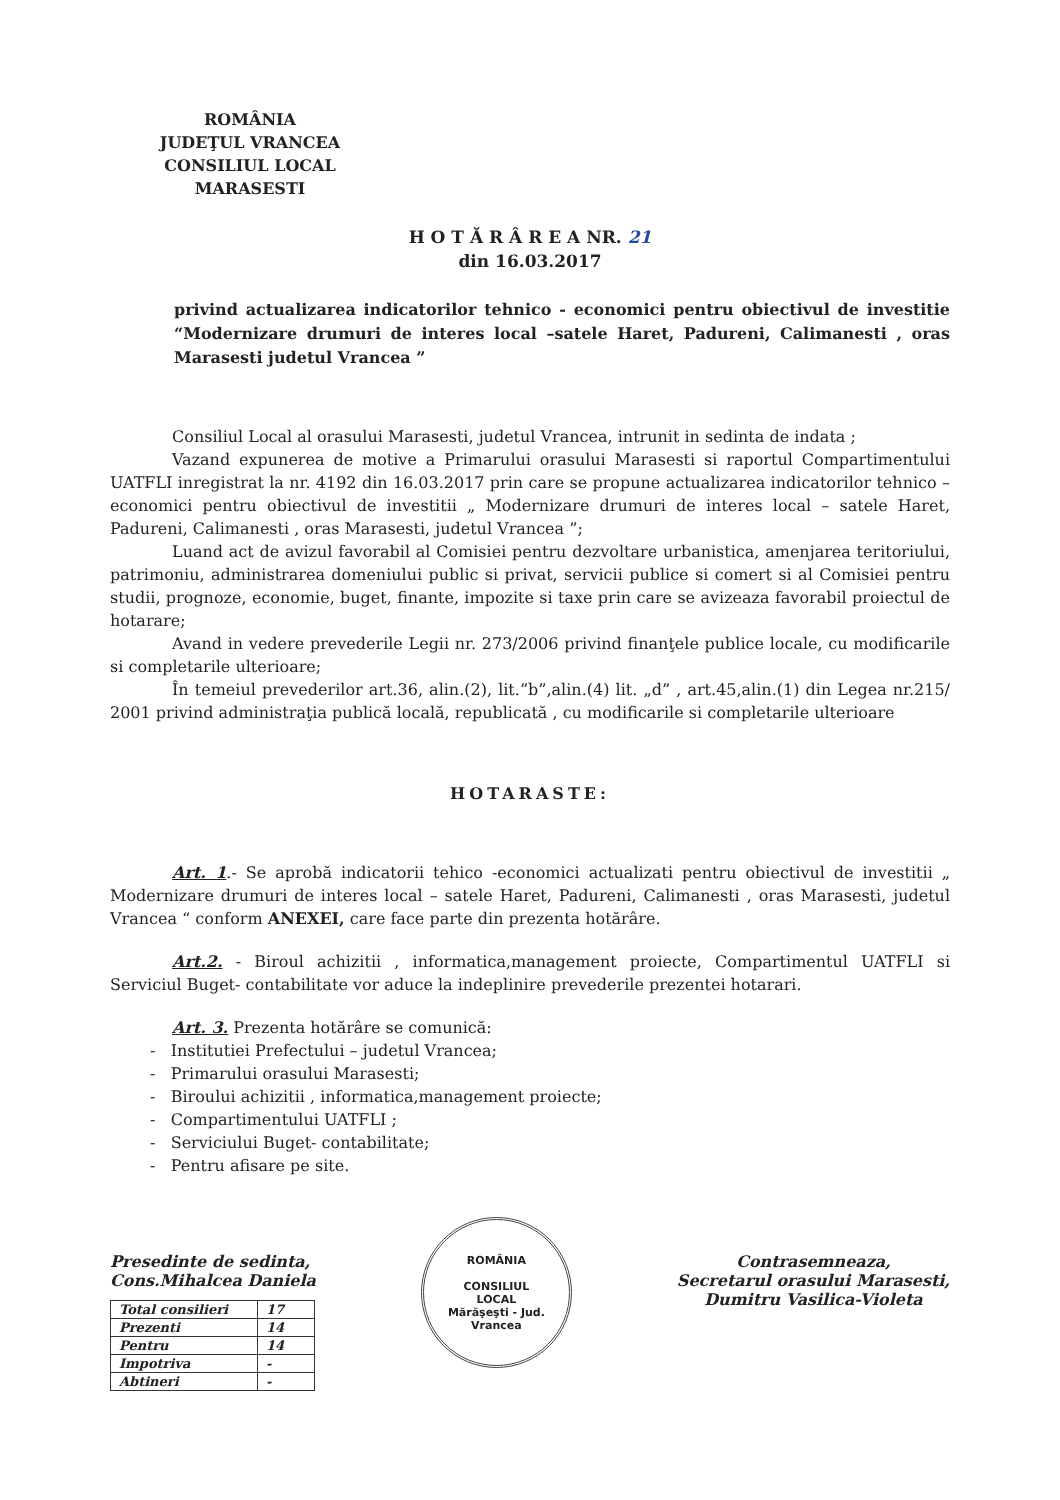ROMÂNIA
JUDEŢUL VRANCEA
CONSILIUL LOCAL MARASESTI
H O T Ă R Â R E A NR. 21
din 16.03.2017
privind actualizarea indicatorilor tehnico - economici pentru obiectivul de investitie “Modernizare drumuri de interes local –satele Haret, Padureni, Calimanesti , oras Marasesti judetul Vrancea ”
Consiliul Local al orasului Marasesti, judetul Vrancea, intrunit in sedinta de indata ;
Vazand expunerea de motive a Primarului orasului Marasesti si raportul Compartimentului UATFLI inregistrat la nr. 4192 din 16.03.2017 prin care se propune actualizarea indicatorilor tehnico – economici pentru obiectivul de investitii „ Modernizare drumuri de interes local – satele Haret, Padureni, Calimanesti , oras Marasesti, judetul Vrancea ”;
Luand act de avizul favorabil al Comisiei pentru dezvoltare urbanistica, amenjarea teritoriului, patrimoniu, administrarea domeniului public si privat, servicii publice si comert si al Comisiei pentru studii, prognoze, economie, buget, finante, impozite si taxe prin care se avizeaza favorabil proiectul de hotarare;
Avand in vedere prevederile Legii nr. 273/2006 privind finanţele publice locale, cu modificarile si completarile ulterioare;
În temeiul prevederilor art.36, alin.(2), lit.”b”,alin.(4) lit. „d” , art.45,alin.(1) din Legea nr.215/ 2001 privind administraţia publică locală, republicată , cu modificarile si completarile ulterioare
HOTARASTE:
Art. 1.- Se aprobă indicatorii tehico -economici actualizati pentru obiectivul de investitii „ Modernizare drumuri de interes local – satele Haret, Padureni, Calimanesti , oras Marasesti, judetul Vrancea “ conform ANEXEI, care face parte din prezenta hotărâre.
Art.2. - Biroul achizitii , informatica,management proiecte, Compartimentul UATFLI si Serviciul Buget- contabilitate vor aduce la indeplinire prevederile prezentei hotarari.
Art. 3. Prezenta hotărâre se comunică:
- Institutiei Prefectului – judetul Vrancea;
- Primarului orasului Marasesti;
- Biroului achizitii , informatica,management proiecte;
- Compartimentului UATFLI ;
- Serviciului Buget- contabilitate;
- Pentru afisare pe site.
Presedinte de sedinta,
Cons.Mihalcea Daniela
| Total consilieri | 17 |
| Prezenti | 14 |
| Pentru | 14 |
| Impotriva | - |
| Abtineri | - |
ROMÂNIA
CONSILIUL
LOCAL
Mărăşeşti - Jud. Vrancea
Contrasemneaza,
Secretarul orasului Marasesti,
Dumitru Vasilica-Violeta